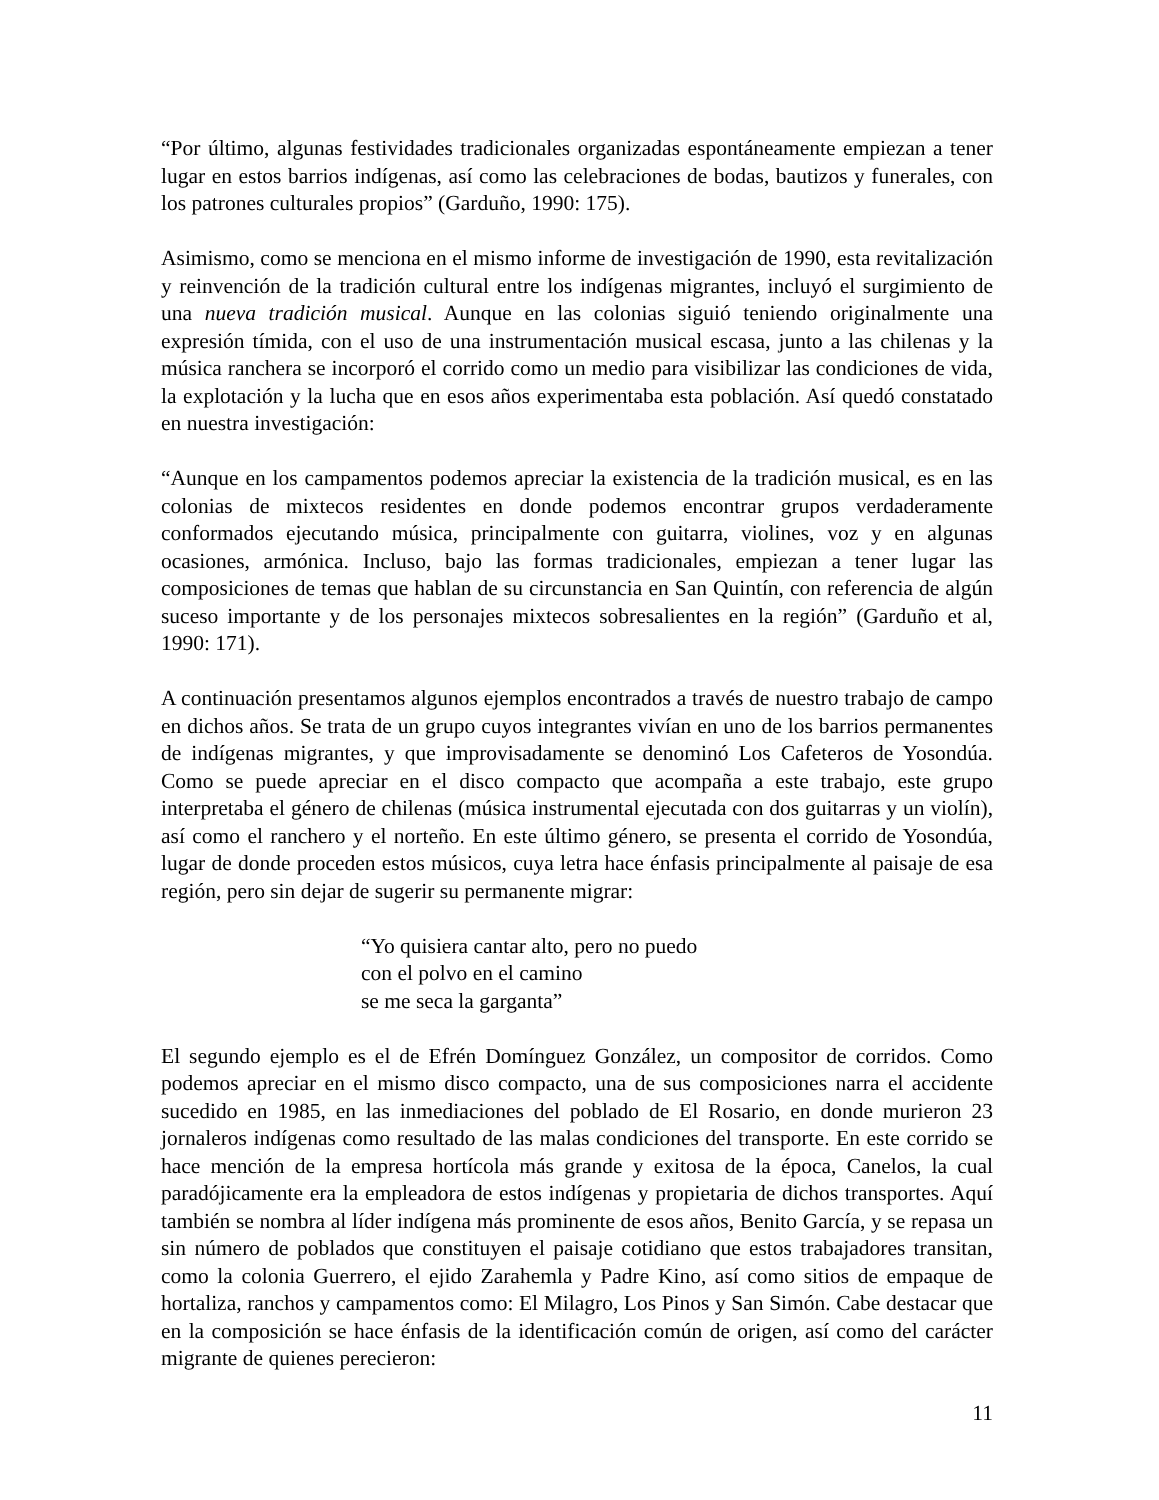“Por último, algunas festividades tradicionales organizadas espontáneamente empiezan a tener lugar en estos barrios indígenas, así como las celebraciones de bodas, bautizos y funerales, con los patrones culturales propios” (Garduño, 1990: 175).
Asimismo, como se menciona en el mismo informe de investigación de 1990, esta revitalización y reinvención de la tradición cultural entre los indígenas migrantes, incluyó el surgimiento de una nueva tradición musical. Aunque en las colonias siguió teniendo originalmente una expresión tímida, con el uso de una instrumentación musical escasa, junto a las chilenas y la música ranchera se incorporó el corrido como un medio para visibilizar las condiciones de vida, la explotación y la lucha que en esos años experimentaba esta población. Así quedó constatado en nuestra investigación:
“Aunque en los campamentos podemos apreciar la existencia de la tradición musical, es en las colonias de mixtecos residentes en donde podemos encontrar grupos verdaderamente conformados ejecutando música, principalmente con guitarra, violines, voz y en algunas ocasiones, armónica. Incluso, bajo las formas tradicionales, empiezan a tener lugar las composiciones de temas que hablan de su circunstancia en San Quintín, con referencia de algún suceso importante y de los personajes mixtecos sobresalientes en la región” (Garduño et al, 1990: 171).
A continuación presentamos algunos ejemplos encontrados a través de nuestro trabajo de campo en dichos años. Se trata de un grupo cuyos integrantes vivían en uno de los barrios permanentes de indígenas migrantes, y que improvisadamente se denominó Los Cafeteros de Yosondúa. Como se puede apreciar en el disco compacto que acompaña a este trabajo, este grupo interpretaba el género de chilenas (música instrumental ejecutada con dos guitarras y un violín), así como el ranchero y el norteño. En este último género, se presenta el corrido de Yosondúa, lugar de donde proceden estos músicos, cuya letra hace énfasis principalmente al paisaje de esa región, pero sin dejar de sugerir su permanente migrar:
“Yo quisiera cantar alto, pero no puedo
con el polvo en el camino
se me seca la garganta”
El segundo ejemplo es el de Efrén Domínguez González, un compositor de corridos. Como podemos apreciar en el mismo disco compacto, una de sus composiciones narra el accidente sucedido en 1985, en las inmediaciones del poblado de El Rosario, en donde murieron 23 jornaleros indígenas como resultado de las malas condiciones del transporte. En este corrido se hace mención de la empresa hortícola más grande y exitosa de la época, Canelos, la cual paradójicamente era la empleadora de estos indígenas y propietaria de dichos transportes. Aquí también se nombra al líder indígena más prominente de esos años, Benito García, y se repasa un sin número de poblados que constituyen el paisaje cotidiano que estos trabajadores transitan, como la colonia Guerrero, el ejido Zarahemla y Padre Kino, así como sitios de empaque de hortaliza, ranchos y campamentos como: El Milagro, Los Pinos y San Simón. Cabe destacar que en la composición se hace énfasis de la identificación común de origen, así como del carácter migrante de quienes perecieron:
11